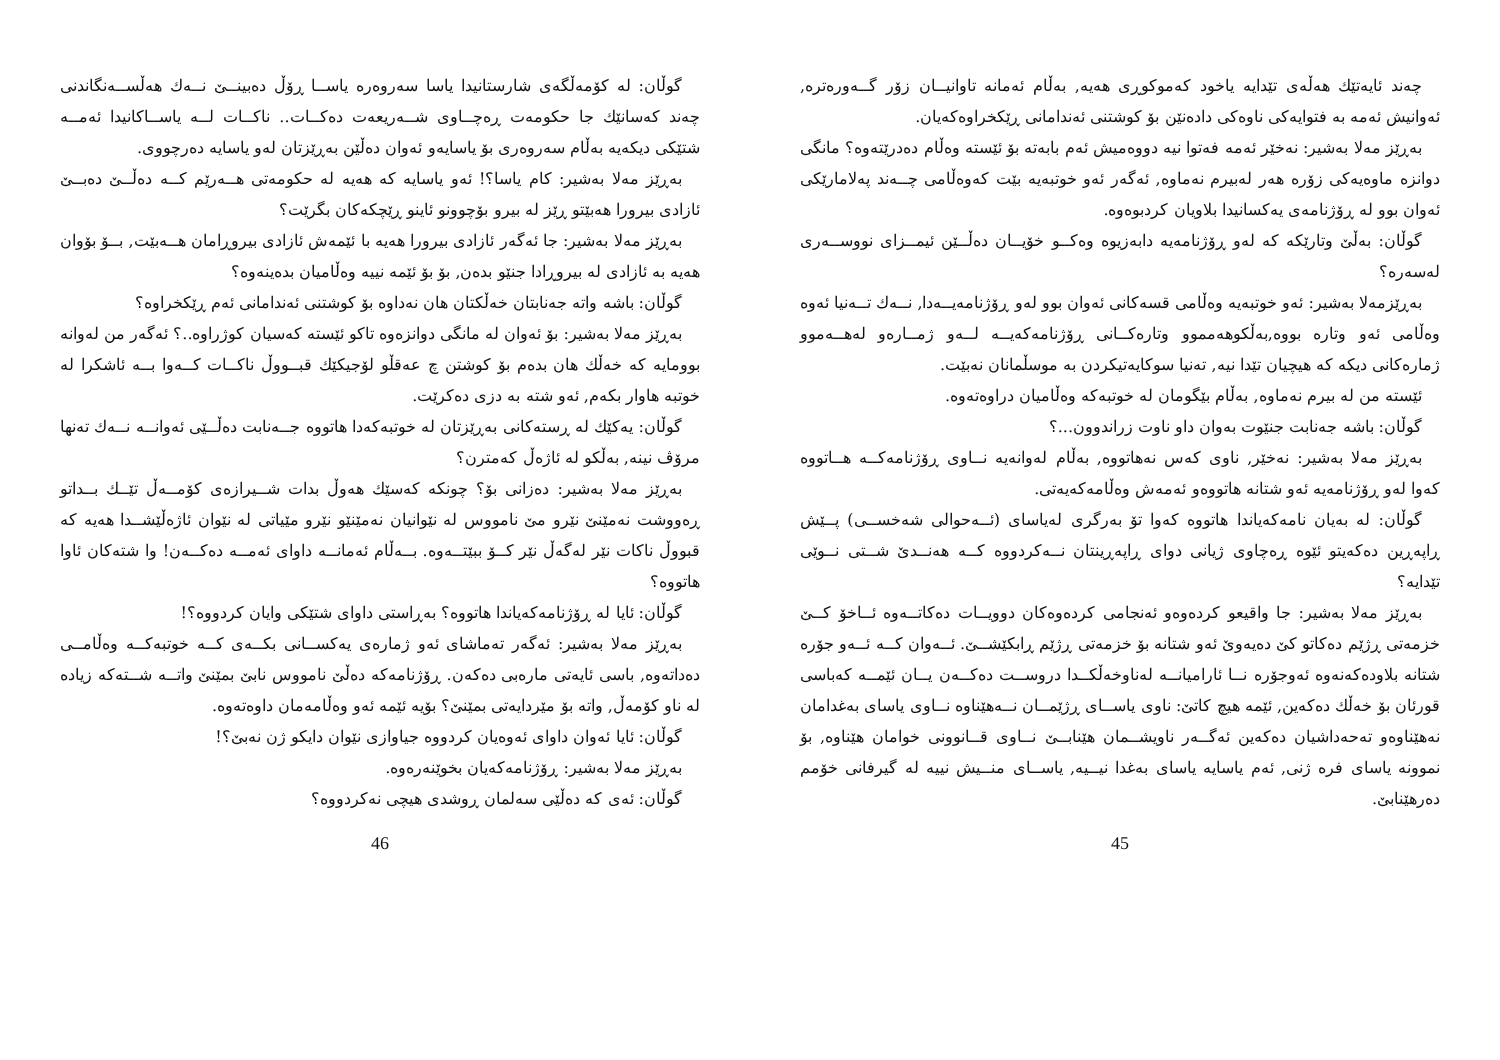چەند ئایەتێك هەڵەی تێدایە یاخود کەموکوڕی هەیە, بەڵام ئەمانە تاوانیــان زۆر گــەورەترە, ئەوانیش ئەمە بە فتوایەکی ناوەکی دادەنێن بۆ کوشتنی ئەندامانی ڕێکخراوەکەیان.
بەڕێز مەلا بەشیر: نەخێر ئەمە فەتوا نیە دووەمیش ئەم بابەتە بۆ ئێستە وەڵام دەدرێتەوە؟ مانگی دوانزە ماوەیەکی زۆرە هەر لەبیرم نەماوە, ئەگەر ئەو خوتبەیە بێت کەوەڵامی چــەند پەلامارێکی ئەوان بوو لە ڕۆژنامەی یەکسانیدا بلاویان کردبوەوە.
گوڵان: بەڵێ وتارێکە کە لەو ڕۆژنامەیە دابەزیوە وەکــو خۆیــان دەڵــێن ئیمــزای نووســەری لەسەرە؟
بەڕێزمەلا بەشیر: ئەو خوتبەیە وەڵامی قسەکانی ئەوان بوو لەو ڕۆژنامەیــەدا, نــەك تــەنیا ئەوە وەڵامی ئەو وتارە بووە,بەڵکوهەمموو وتارەکــانی ڕۆژنامەکەیــە لــەو ژمــارەو لەهــەموو ژمارەکانی دیکە کە هیچیان تێدا نیە, تەنیا سوکایەتیکردن بە موسڵمانان نەبێت.
ئێستە من لە بیرم نەماوە, بەڵام بێگومان لە خوتبەکە وەڵامیان دراوەتەوە.
گوڵان: باشە جەنابت جنێوت بەوان داو ناوت زراندوون...؟
بەڕێز مەلا بەشیر: نەخێر, ناوی کەس نەهاتووە, بەڵام لەوانەیە نــاوی ڕۆژنامەکــە هــاتووە کەوا لەو ڕۆژنامەیە ئەو شتانە هاتووەو ئەمەش وەڵامەکەیەتی.
گوڵان: لە بەیان نامەکەیاندا هاتووە کەوا تۆ بەرگری لەیاسای (ئــەحوالی شەخســی) پــێش ڕاپەڕین دەکەیتو ئێوە ڕەچاوی ژیانی دوای ڕاپەڕینتان نــەکردووە کــە هەنــدێ شــتی نــوێی تێدایە؟
بەڕێز مەلا بەشیر: جا واقیعو کردەوەو ئەنجامی کردەوەکان دوویــات دەکاتــەوە ئــاخۆ کــێ خزمەتی ڕژێم دەکاتو کێ دەیەوێ ئەو شتانە بۆ خزمەتی ڕژێم ڕابکێشــێ. ئــەوان کــە ئــەو جۆرە شتانە بلاودەکەنەوە ئەوجۆرە نــا ئارامیانــە لەناوخەڵکــدا دروســت دەکــەن یــان ئێمــە کەباسی قورئان بۆ خەڵك دەکەین, ئێمە هیچ کاتێ: ناوی یاســای ڕژێمــان نــەهێناوە نــاوی یاسای بەغدامان نەهێناوەو تەحەداشیان دەکەین ئەگــەر ناویشــمان هێنابــێ نــاوی قــانوونی خوامان هێناوە, بۆ نموونە یاسای فرە ژنی, ئەم یاسایە یاسای بەغدا نیــیە, یاســای منــیش نییە لە گیرفانی خۆمم دەرهێنابێ.
45
گوڵان: لە کۆمەڵگەی شارستانیدا یاسا سەروەرە یاســا ڕۆڵ دەبینــێ نــەك هەڵســەنگاندنی چەند کەسانێك جا حکومەت ڕەچــاوی شــەریعەت دەکــات.. ناکــات لــە یاســاکانیدا ئەمــە شتێکی دیکەیە بەڵام سەروەری بۆ یاسایەو ئەوان دەڵێن بەڕێزتان لەو یاسایە دەرچووی.
بەڕێز مەلا بەشیر: کام یاسا؟! ئەو یاسایە کە هەیە لە حکومەتی هــەرێم کــە دەڵــێ دەبــێ ئازادی بیرورا هەبێتو ڕێز لە بیرو بۆچوونو ئاینو ڕێچکەکان بگرێت؟
بەڕێز مەلا بەشیر: جا ئەگەر ئازادی بیرورا هەیە با ئێمەش ئازادی بیروڕامان هــەبێت, بــۆ بۆوان هەیە بە ئازادی لە بیروڕادا جنێو بدەن, بۆ بۆ ئێمە نییە وەڵامیان بدەینەوە؟
گوڵان: باشە واتە جەنابتان خەڵکتان هان نەداوە بۆ کوشتنی ئەندامانی ئەم ڕێکخراوە؟
بەڕێز مەلا بەشیر: بۆ ئەوان لە مانگی دوانزەوە تاکو ئێستە کەسیان کوژراوە..؟ ئەگەر من لەوانە بوومایە کە خەڵك هان بدەم بۆ کوشتن چ عەقڵو لۆجیکێك قبــووڵ ناکــات کــەوا بــە ئاشکرا لە خوتبە هاوار بکەم, ئەو شتە بە دزی دەکرێت.
گوڵان: یەکێك لە ڕستەکانی بەڕێزتان لە خوتبەکەدا هاتووە جــەنابت دەڵــێی ئەوانــە نــەك تەنها مرۆڤ نینە, بەڵکو لە ئاژەڵ کەمترن؟
بەڕێز مەلا بەشیر: دەزانی بۆ؟ چونکە کەسێك هەوڵ بدات شــیرازەی کۆمــەڵ تێــك بــداتو ڕەووشت نەمێنێ نێرو مێ نامووس لە نێوانیان نەمێنێو نێرو مێیاتی لە نێوان ئاژەڵێشــدا هەیە کە قبووڵ ناکات نێر لەگەڵ نێر کــۆ ببێتــەوە. بــەڵام ئەمانــە داوای ئەمــە دەکــەن! وا شتەکان ئاوا هاتووە؟
گوڵان: ئایا لە ڕۆژنامەکەیاندا هاتووە؟ بەڕاستی داوای شتێکی وایان کردووە؟!
بەڕێز مەلا بەشیر: ئەگەر تەماشای ئەو ژمارەی یەکســانی بکــەی کــە خوتبەکــە وەڵامــی دەداتەوە, باسی ئایەتی مارەبی دەکەن. ڕۆژنامەکە دەڵێ نامووس نابێ بمێنێ واتــە شــتەکە زیادە لە ناو کۆمەڵ, واتە بۆ مێردایەتی بمێنێ؟ بۆیە ئێمە ئەو وەڵامەمان داوەتەوە.
گوڵان: ئایا ئەوان داوای ئەوەیان کردووە جیاوازی نێوان دایكو ژن نەبێ؟!
بەڕێز مەلا بەشیر: ڕۆژنامەکەیان بخوێنەرەوە.
گوڵان: ئەی کە دەڵێی سەلمان ڕوشدی هیچی نەکردووە؟
46